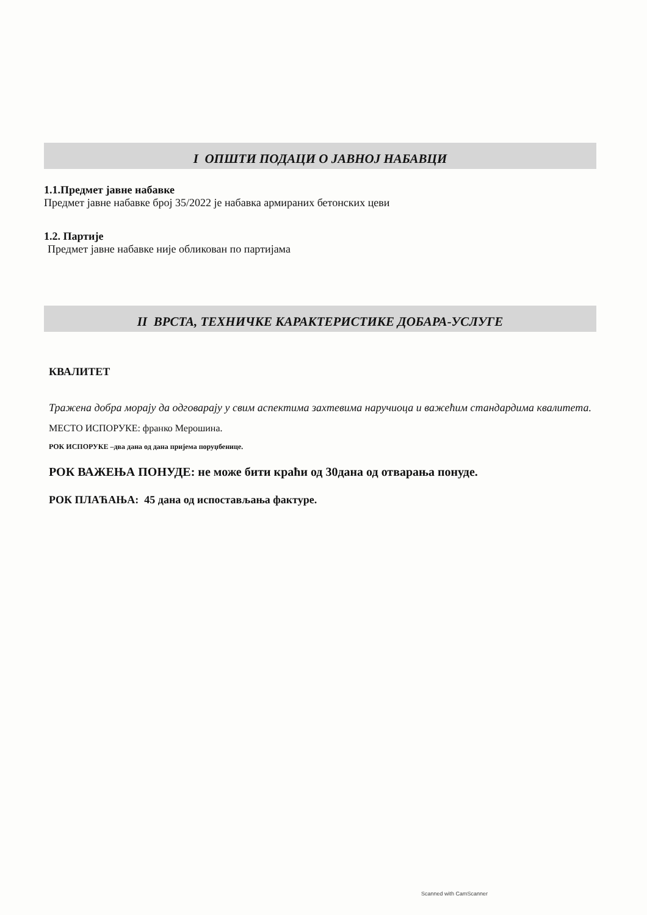I ОПШТИ ПОДАЦИ О ЈАВНОЈ НАБАВЦИ
1.1.Предмет јавне набавке
Предмет јавне набавке број 35/2022 је набавка армираних бетонских цеви
1.2. Партије
Предмет јавне набавке није обликован по партијама
II ВРСТА, ТЕХНИЧКЕ КАРАКТЕРИСТИКЕ ДОБАРА-УСЛУГЕ
КВАЛИТЕТ
Тражена добра морају да одговарају у свим аспектима захтевима наручиоца и важећим стандардима квалитета.
МЕСТО ИСПОРУКЕ: франко Мерошина.
РОК ИСПОРУКЕ –два дана од дана пријема поруџбенице.
РОК ВАЖЕЊА ПОНУДЕ: не може бити краћи од 30дана од отварања понуде.
РОК ПЛАЋАЊА: 45 дана од испостављања фактуре.
Scanned with CamScanner